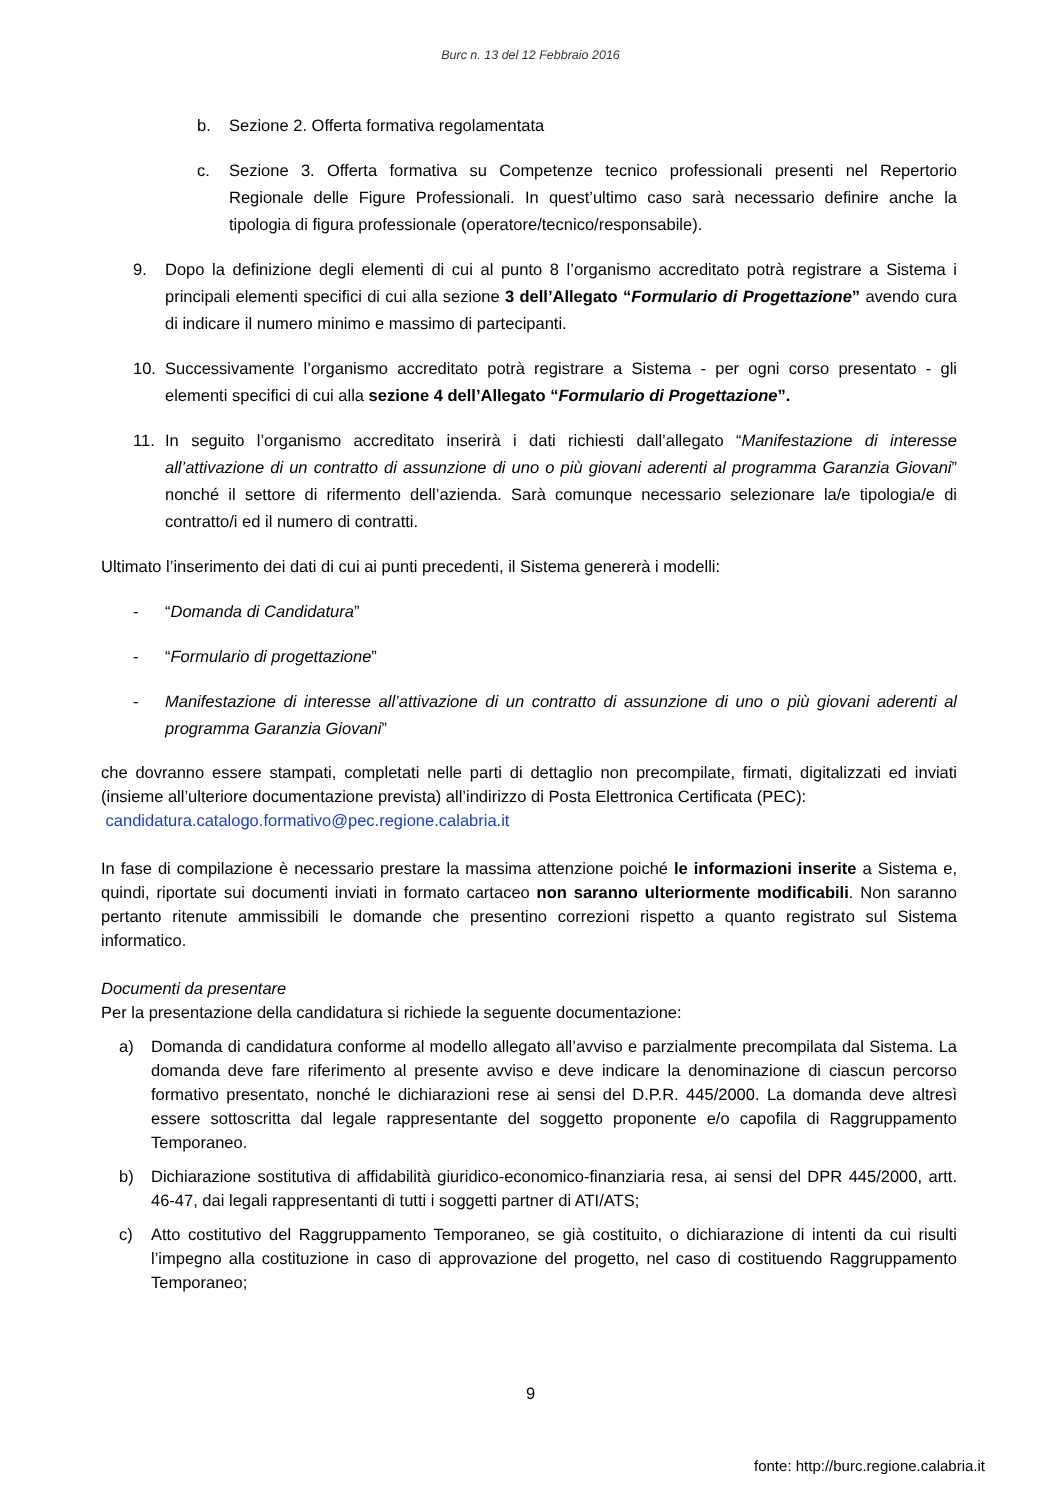Burc n. 13 del 12 Febbraio 2016
b. Sezione 2. Offerta formativa regolamentata
c. Sezione 3. Offerta formativa su Competenze tecnico professionali presenti nel Repertorio Regionale delle Figure Professionali. In quest’ultimo caso sarà necessario definire anche la tipologia di figura professionale (operatore/tecnico/responsabile).
9. Dopo la definizione degli elementi di cui al punto 8 l’organismo accreditato potrà registrare a Sistema i principali elementi specifici di cui alla sezione 3 dell’Allegato “Formulario di Progettazione” avendo cura di indicare il numero minimo e massimo di partecipanti.
10. Successivamente l’organismo accreditato potrà registrare a Sistema - per ogni corso presentato - gli elementi specifici di cui alla sezione 4 dell’Allegato “Formulario di Progettazione”.
11. In seguito l’organismo accreditato inserirà i dati richiesti dall’allegato “Manifestazione di interesse all’attivazione di un contratto di assunzione di uno o più giovani aderenti al programma Garanzia Giovani” nonché il settore di rifermento dell’azienda. Sarà comunque necessario selezionare la/e tipologia/e di contratto/i ed il numero di contratti.
Ultimato l’inserimento dei dati di cui ai punti precedenti, il Sistema genererà i modelli:
- “Domanda di Candidatura”
- “Formulario di progettazione”
- Manifestazione di interesse all’attivazione di un contratto di assunzione di uno o più giovani aderenti al programma Garanzia Giovani”
che dovranno essere stampati, completati nelle parti di dettaglio non precompilate, firmati, digitalizzati ed inviati (insieme all’ulteriore documentazione prevista) all’indirizzo di Posta Elettronica Certificata (PEC):
candidatura.catalogo.formativo@pec.regione.calabria.it
In fase di compilazione è necessario prestare la massima attenzione poiché le informazioni inserite a Sistema e, quindi, riportate sui documenti inviati in formato cartaceo non saranno ulteriormente modificabili. Non saranno pertanto ritenute ammissibili le domande che presentino correzioni rispetto a quanto registrato sul Sistema informatico.
Documenti da presentare
Per la presentazione della candidatura si richiede la seguente documentazione:
a) Domanda di candidatura conforme al modello allegato all’avviso e parzialmente precompilata dal Sistema. La domanda deve fare riferimento al presente avviso e deve indicare la denominazione di ciascun percorso formativo presentato, nonché le dichiarazioni rese ai sensi del D.P.R. 445/2000. La domanda deve altresì essere sottoscritta dal legale rappresentante del soggetto proponente e/o capofila di Raggruppamento Temporaneo.
b) Dichiarazione sostitutiva di affidabilità giuridico-economico-finanziaria resa, ai sensi del DPR 445/2000, artt. 46-47, dai legali rappresentanti di tutti i soggetti partner di ATI/ATS;
c) Atto costitutivo del Raggruppamento Temporaneo, se già costituito, o dichiarazione di intenti da cui risulti l’impegno alla costituzione in caso di approvazione del progetto, nel caso di costituendo Raggruppamento Temporaneo;
9
fonte: http://burc.regione.calabria.it